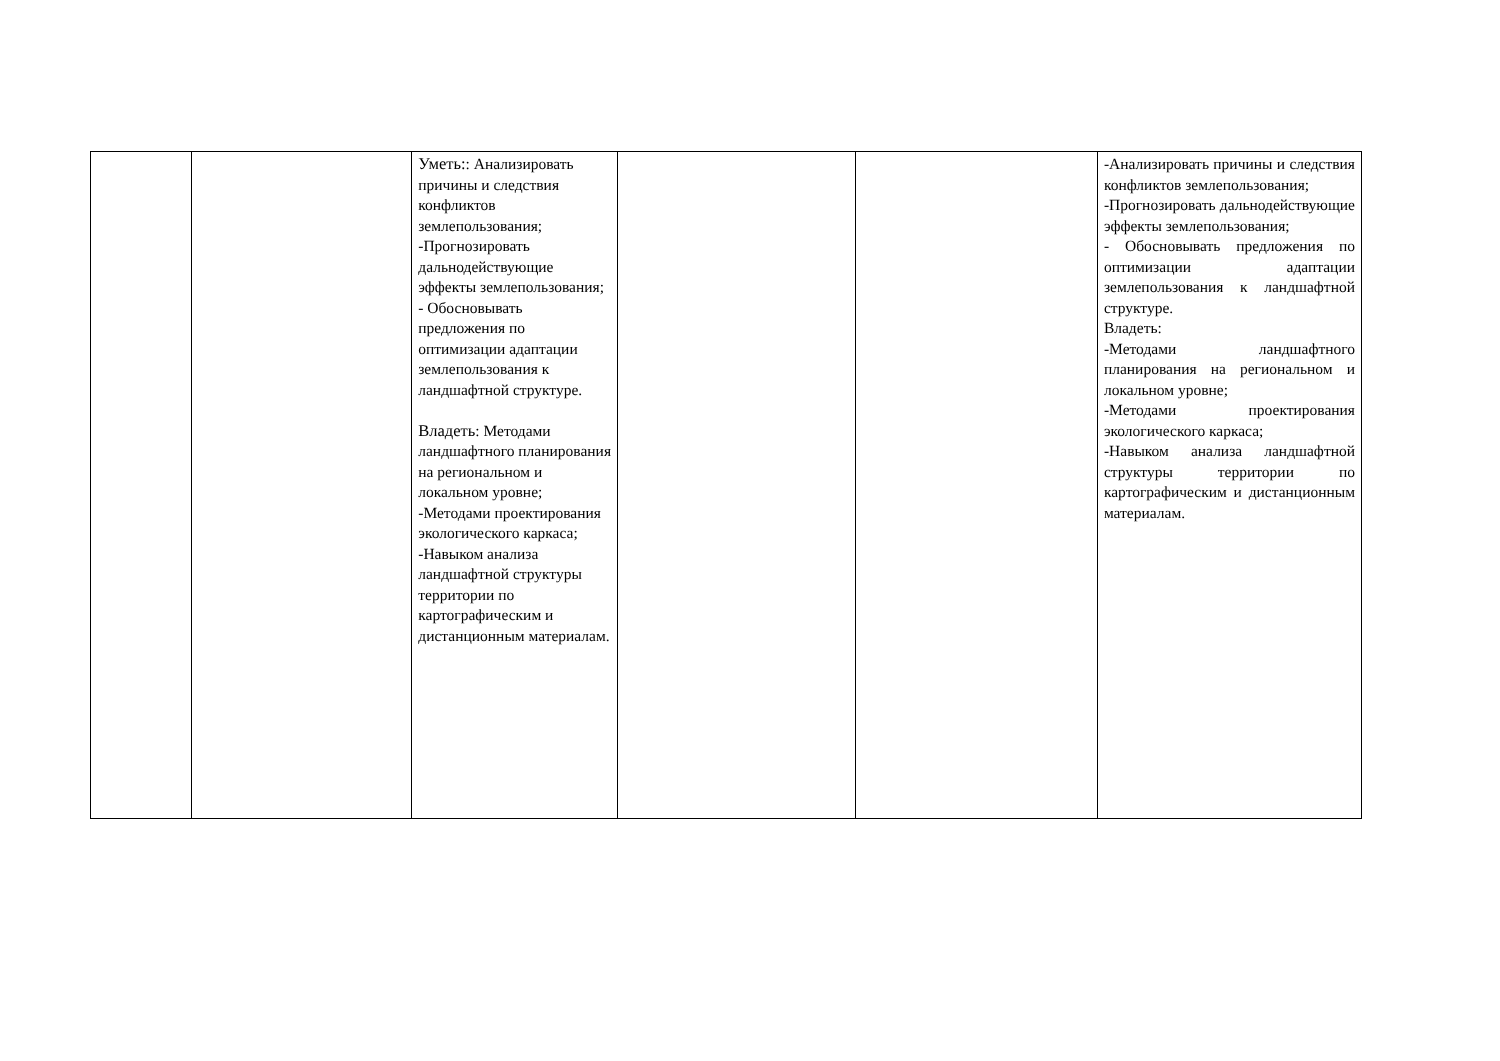| | | Уметь: : Анализировать причины и следствия конфликтов землепользования; -Прогнозировать дальнодействующие эффекты землепользования; - Обосновывать предложения по оптимизации адаптации землепользования к ландшафтной структуре. Владеть : Методами ландшафтного планирования на региональном и локальном уровне; -Методами проектирования экологического каркаса; -Навыком анализа ландшафтной структуры территории по картографическим и дистанционным материалам. | | | -Анализировать причины и следствия конфликтов землепользования; -Прогнозировать дальнодействующие эффекты землепользования; - Обосновывать предложения по оптимизации адаптации землепользования к ландшафтной структуре. Владеть: -Методами ландшафтного планирования на региональном и локальном уровне; -Методами проектирования экологического каркаса; -Навыком анализа ландшафтной структуры территории по картографическим и дистанционным материалам. |